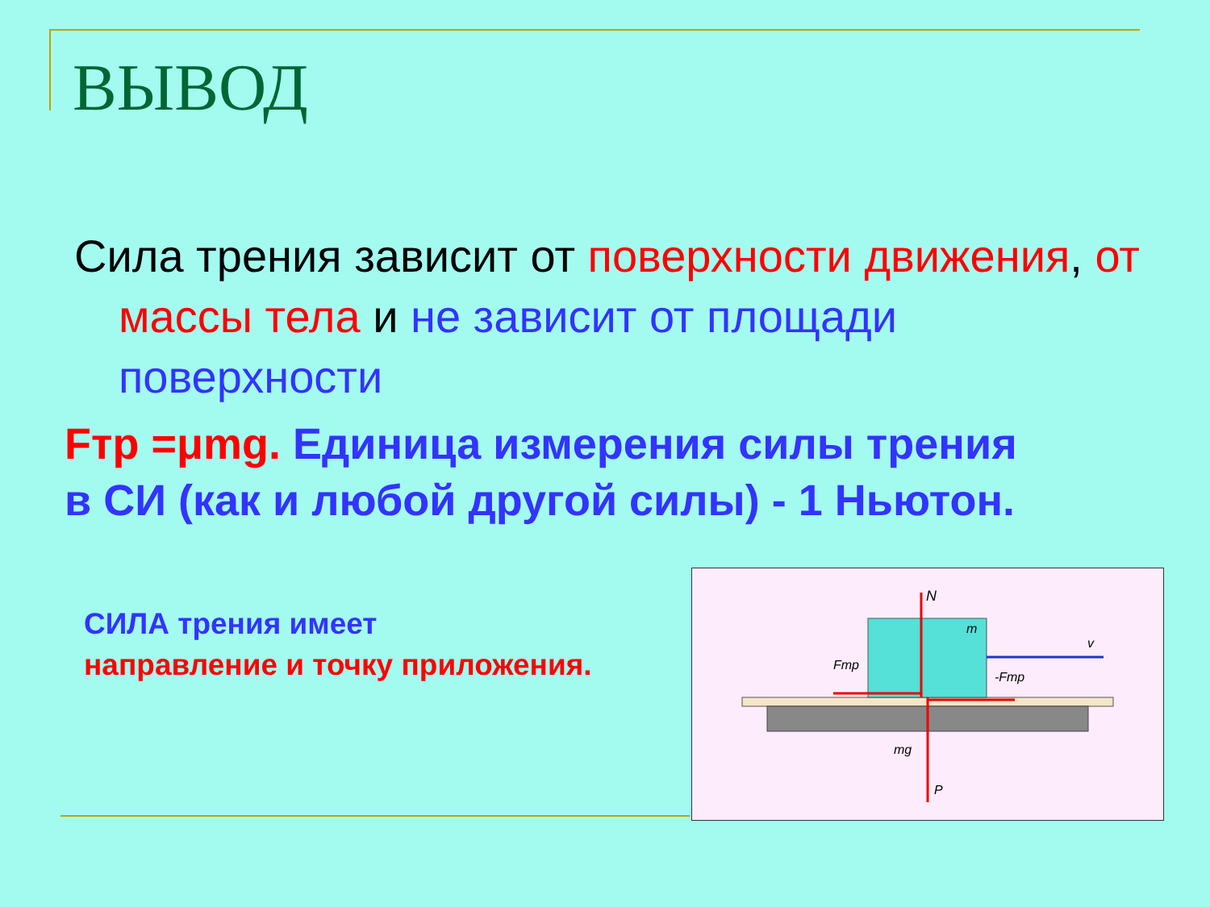ВЫВОД
Сила трения зависит от поверхности движения, от массы тела и не зависит от площади поверхности
Fтр =μmg. Единица измерения силы трения в СИ (как и любой другой силы) - 1 Ньютон.
СИЛА трения имеет
направление и точку приложения.
N
m
v
Fтр
-Fтр
mg
P